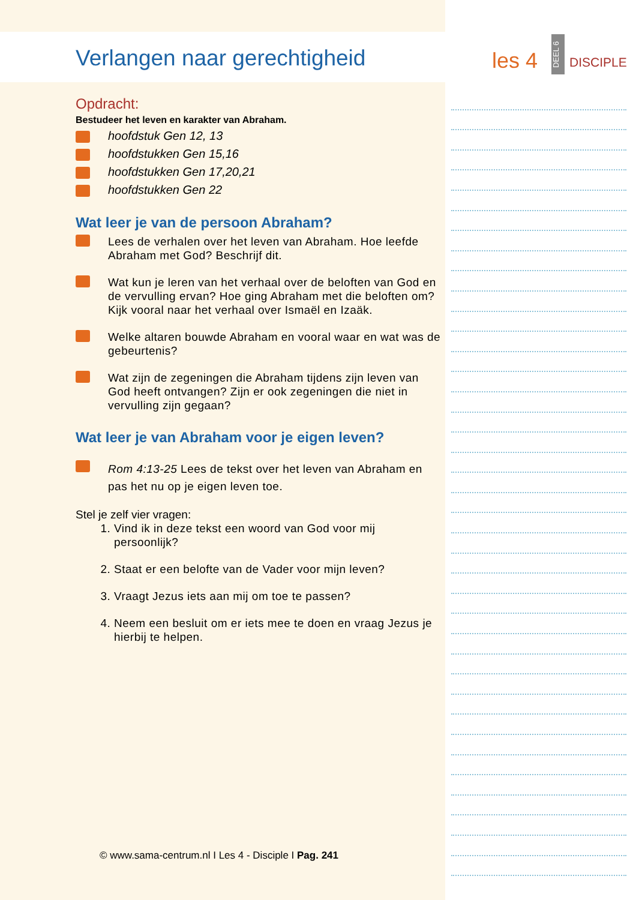Verlangen naar gerechtigheid
Opdracht:
Bestudeer het leven en karakter van Abraham.
hoofdstuk Gen 12, 13
hoofdstukken Gen 15,16
hoofdstukken Gen 17,20,21
hoofdstukken Gen 22
Wat leer je van de persoon Abraham?
Lees de verhalen over het leven van Abraham. Hoe leefde Abraham met God? Beschrijf dit.
Wat kun je leren van het verhaal over de beloften van God en de vervulling ervan? Hoe ging Abraham met die beloften om? Kijk vooral naar het verhaal over Ismaël en Izaäk.
Welke altaren bouwde Abraham en vooral waar en wat was de gebeurtenis?
Wat zijn de zegeningen die Abraham tijdens zijn leven van God heeft ontvangen? Zijn er ook zegeningen die niet in vervulling zijn gegaan?
Wat leer je van Abraham voor je eigen leven?
Rom 4:13-25 Lees de tekst over het leven van Abraham en pas het nu op je eigen leven toe.
Stel je zelf vier vragen:
1. Vind ik in deze tekst een woord van God voor mij persoonlijk?
2. Staat er een belofte van de Vader voor mijn leven?
3. Vraagt Jezus iets aan mij om toe te passen?
4. Neem een besluit om er iets mee te doen en vraag Jezus je hierbij te helpen.
les 4
DEEL 6
DISCIPLE
© www.sama-centrum.nl I Les 4 - Disciple I Pag. 241